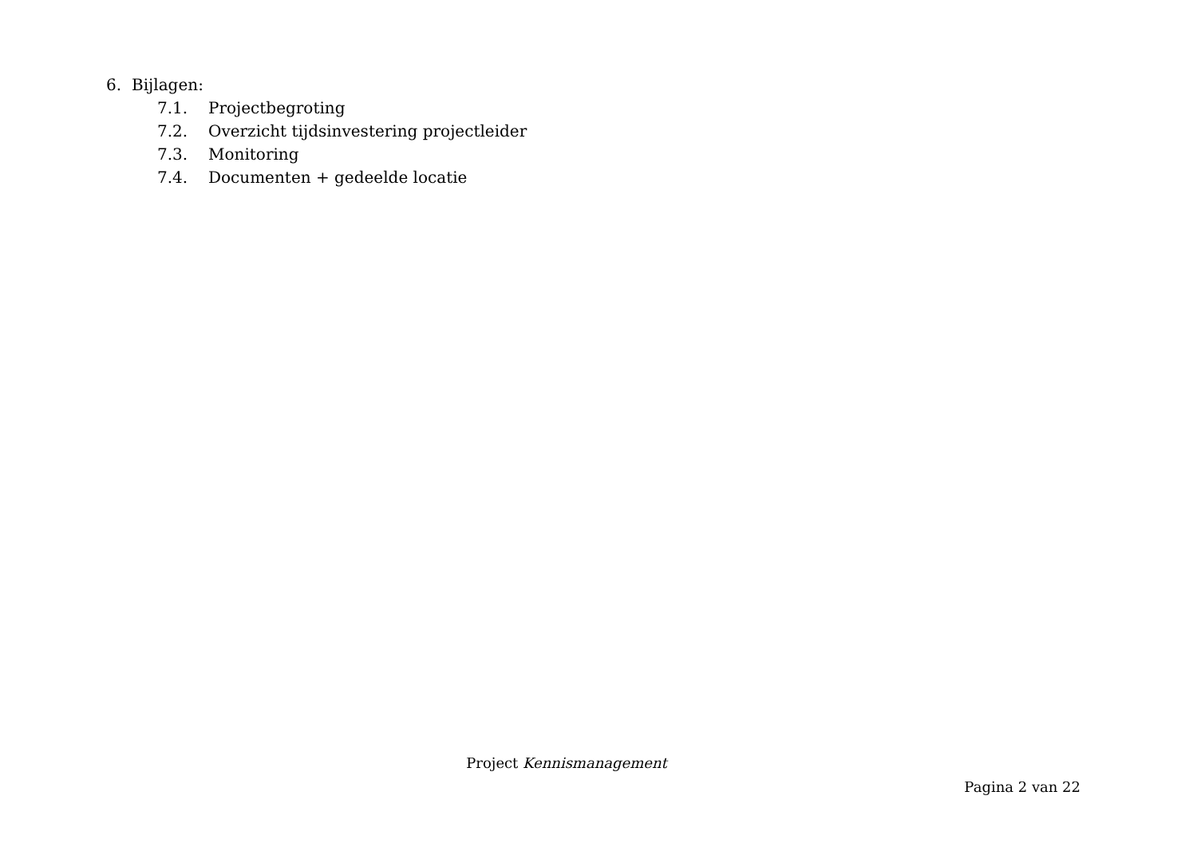6. Bijlagen:
7.1. Projectbegroting
7.2. Overzicht tijdsinvestering projectleider
7.3. Monitoring
7.4. Documenten + gedeelde locatie
Project Kennismanagement
Pagina 2 van 22